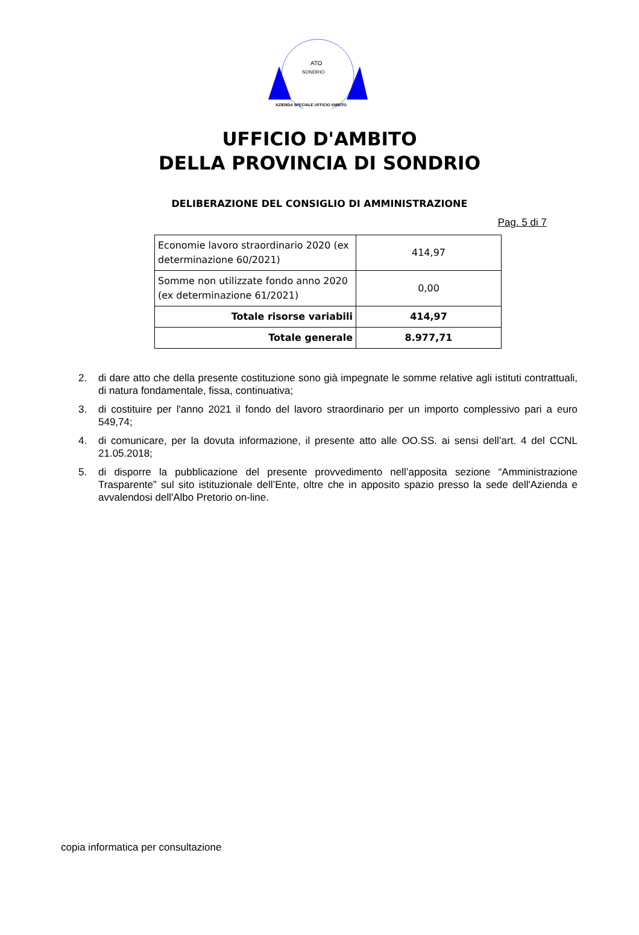ATO
SONDRIO
AZIENDA SPECIALE UFFICIO AMBITO
UFFICIO D'AMBITO
DELLA PROVINCIA DI SONDRIO
DELIBERAZIONE DEL CONSIGLIO DI AMMINISTRAZIONE
Pag. 5 di 7
| Economie lavoro straordinario 2020 (ex determinazione 60/2021) | 414,97 |
| Somme non utilizzate fondo anno 2020 (ex determinazione 61/2021) | 0,00 |
| Totale risorse variabili | 414,97 |
| Totale generale | 8.977,71 |
2. di dare atto che della presente costituzione sono già impegnate le somme relative agli istituti contrattuali, di natura fondamentale, fissa, continuativa;
3. di costituire per l'anno 2021 il fondo del lavoro straordinario per un importo complessivo pari a euro 549,74;
4. di comunicare, per la dovuta informazione, il presente atto alle OO.SS. ai sensi dell’art. 4 del CCNL 21.05.2018;
5. di disporre la pubblicazione del presente provvedimento nell’apposita sezione “Amministrazione Trasparente” sul sito istituzionale dell’Ente, oltre che in apposito spazio presso la sede dell'Azienda e avvalendosi dell'Albo Pretorio on-line.
copia informatica per consultazione